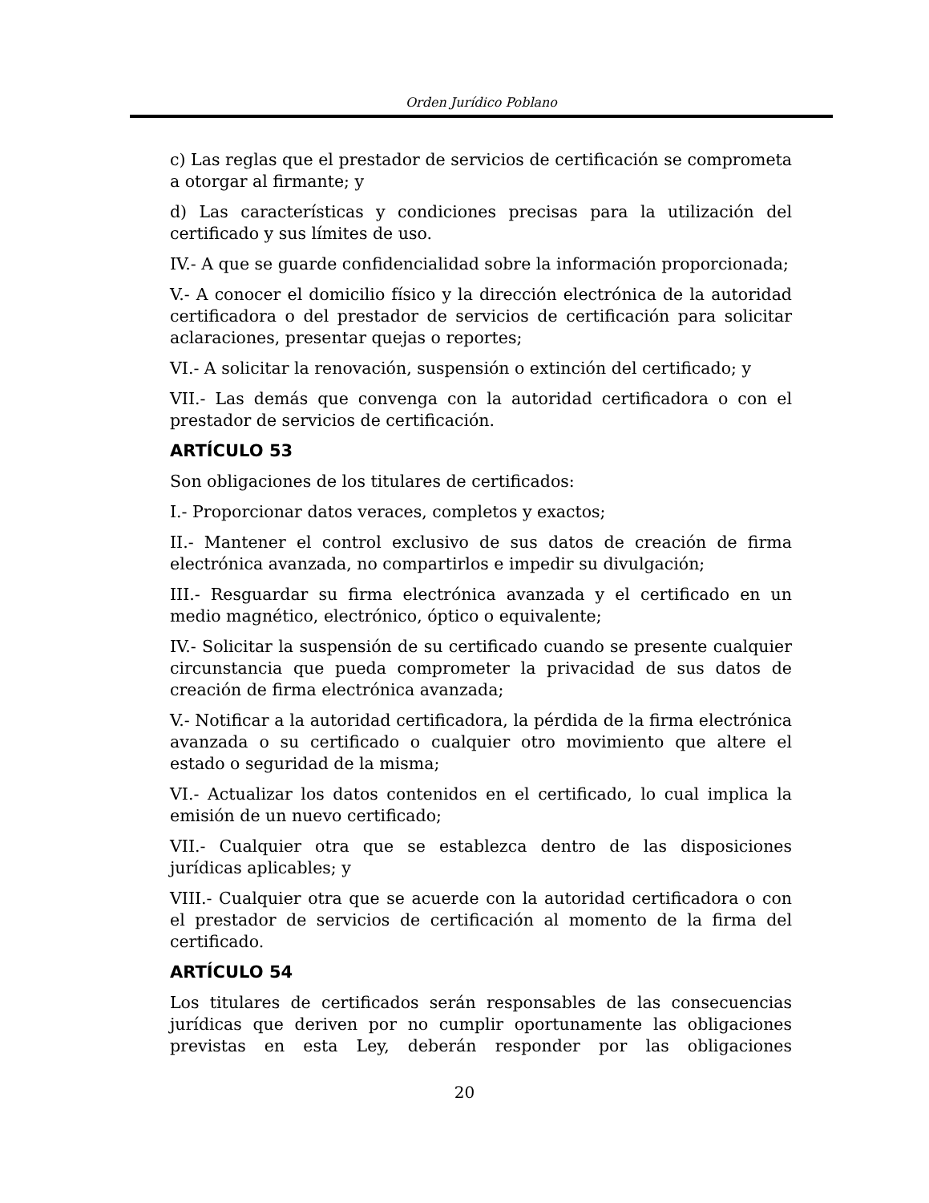Orden Jurídico Poblano
c) Las reglas que el prestador de servicios de certificación se comprometa a otorgar al firmante; y
d) Las características y condiciones precisas para la utilización del certificado y sus límites de uso.
IV.- A que se guarde confidencialidad sobre la información proporcionada;
V.- A conocer el domicilio físico y la dirección electrónica de la autoridad certificadora o del prestador de servicios de certificación para solicitar aclaraciones, presentar quejas o reportes;
VI.- A solicitar la renovación, suspensión o extinción del certificado; y
VII.- Las demás que convenga con la autoridad certificadora o con el prestador de servicios de certificación.
ARTÍCULO 53
Son obligaciones de los titulares de certificados:
I.- Proporcionar datos veraces, completos y exactos;
II.- Mantener el control exclusivo de sus datos de creación de firma electrónica avanzada, no compartirlos e impedir su divulgación;
III.- Resguardar su firma electrónica avanzada y el certificado en un medio magnético, electrónico, óptico o equivalente;
IV.- Solicitar la suspensión de su certificado cuando se presente cualquier circunstancia que pueda comprometer la privacidad de sus datos de creación de firma electrónica avanzada;
V.- Notificar a la autoridad certificadora, la pérdida de la firma electrónica avanzada o su certificado o cualquier otro movimiento que altere el estado o seguridad de la misma;
VI.- Actualizar los datos contenidos en el certificado, lo cual implica la emisión de un nuevo certificado;
VII.- Cualquier otra que se establezca dentro de las disposiciones jurídicas aplicables; y
VIII.- Cualquier otra que se acuerde con la autoridad certificadora o con el prestador de servicios de certificación al momento de la firma del certificado.
ARTÍCULO 54
Los titulares de certificados serán responsables de las consecuencias jurídicas que deriven por no cumplir oportunamente las obligaciones previstas en esta Ley, deberán responder por las obligaciones
20